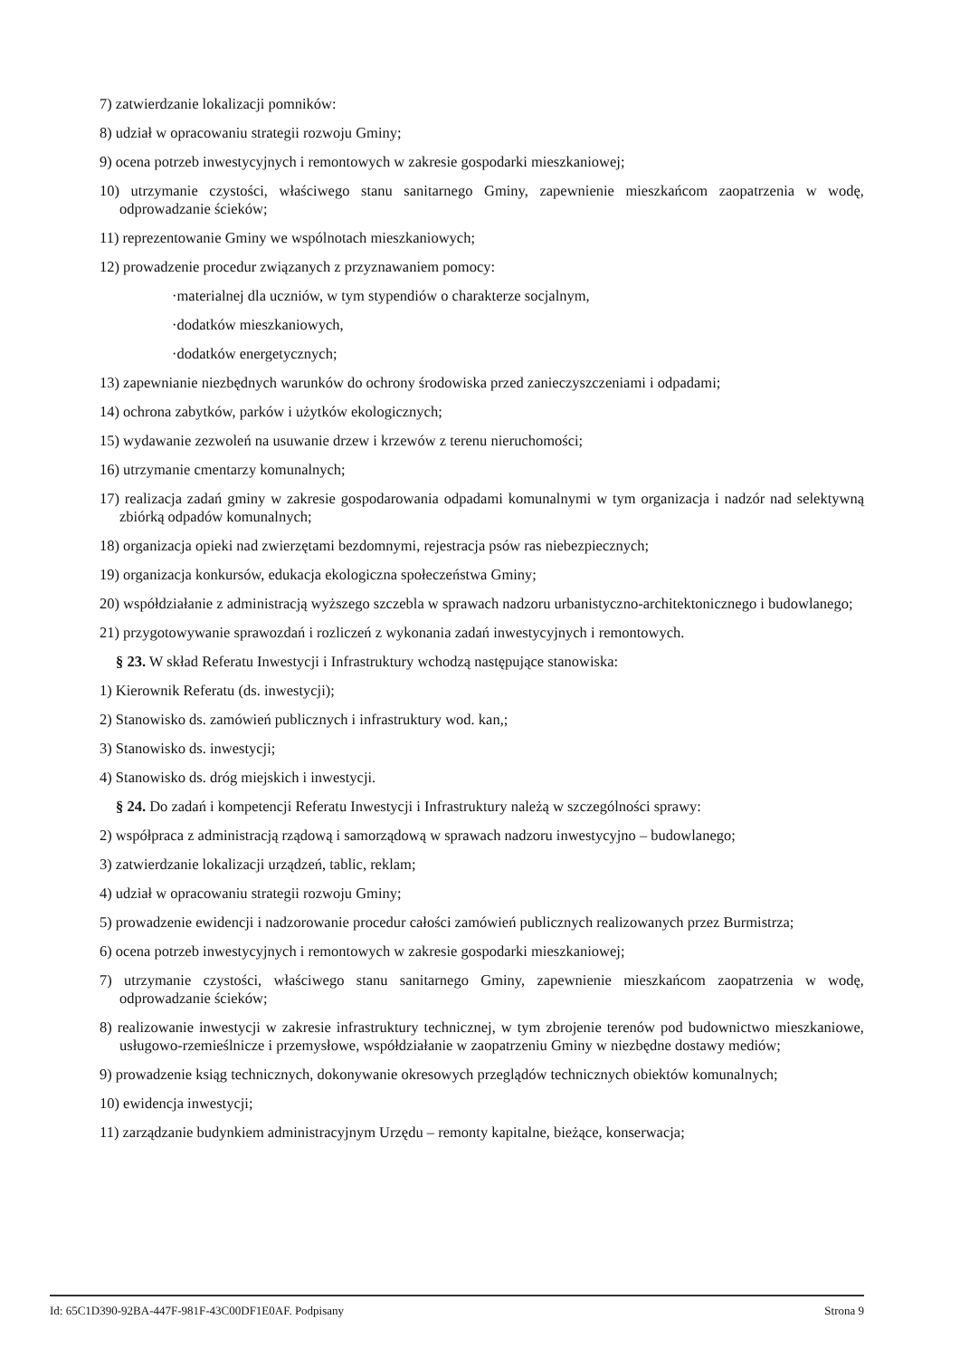7) zatwierdzanie lokalizacji pomników:
8) udział w opracowaniu strategii rozwoju Gminy;
9) ocena potrzeb inwestycyjnych i remontowych w zakresie gospodarki mieszkaniowej;
10) utrzymanie czystości, właściwego stanu sanitarnego Gminy, zapewnienie mieszkańcom zaopatrzenia w wodę, odprowadzanie ścieków;
11) reprezentowanie Gminy we wspólnotach mieszkaniowych;
12) prowadzenie procedur związanych z przyznawaniem pomocy:
·materialnej dla uczniów, w tym stypendiów o charakterze socjalnym,
·dodatków mieszkaniowych,
·dodatków energetycznych;
13) zapewnianie niezbędnych warunków do ochrony środowiska przed zanieczyszczeniami i odpadami;
14) ochrona zabytków, parków i użytków ekologicznych;
15) wydawanie zezwoleń na usuwanie drzew i krzewów z terenu nieruchomości;
16) utrzymanie cmentarzy komunalnych;
17) realizacja zadań gminy w zakresie gospodarowania odpadami komunalnymi w tym organizacja i nadzór nad selektywną zbiórką odpadów komunalnych;
18) organizacja opieki nad zwierzętami bezdomnymi, rejestracja psów ras niebezpiecznych;
19) organizacja konkursów, edukacja ekologiczna społeczeństwa Gminy;
20) współdziałanie z administracją wyższego szczebla w sprawach nadzoru urbanistyczno-architektonicznego i budowlanego;
21) przygotowywanie sprawozdań i rozliczeń z wykonania zadań inwestycyjnych i remontowych.
§ 23. W skład Referatu Inwestycji i Infrastruktury wchodzą następujące stanowiska:
1) Kierownik Referatu (ds. inwestycji);
2) Stanowisko ds. zamówień publicznych i infrastruktury wod. kan,;
3) Stanowisko ds. inwestycji;
4) Stanowisko ds. dróg miejskich i inwestycji.
§ 24. Do zadań i kompetencji Referatu Inwestycji i Infrastruktury należą w szczególności sprawy:
2) współpraca z administracją rządową i samorządową w sprawach nadzoru inwestycyjno – budowlanego;
3) zatwierdzanie lokalizacji urządzeń, tablic, reklam;
4) udział w opracowaniu strategii rozwoju Gminy;
5) prowadzenie ewidencji i nadzorowanie procedur całości zamówień publicznych realizowanych przez Burmistrza;
6) ocena potrzeb inwestycyjnych i remontowych w zakresie gospodarki mieszkaniowej;
7) utrzymanie czystości, właściwego stanu sanitarnego Gminy, zapewnienie mieszkańcom zaopatrzenia w wodę, odprowadzanie ścieków;
8) realizowanie inwestycji w zakresie infrastruktury technicznej, w tym zbrojenie terenów pod budownictwo mieszkaniowe, usługowo-rzemieślnicze i przemysłowe, współdziałanie w zaopatrzeniu Gminy w niezbędne dostawy mediów;
9) prowadzenie ksiąg technicznych, dokonywanie okresowych przeglądów technicznych obiektów komunalnych;
10) ewidencja inwestycji;
11) zarządzanie budynkiem administracyjnym Urzędu – remonty kapitalne, bieżące, konserwacja;
Id: 65C1D390-92BA-447F-981F-43C00DF1E0AF. Podpisany Strona 9